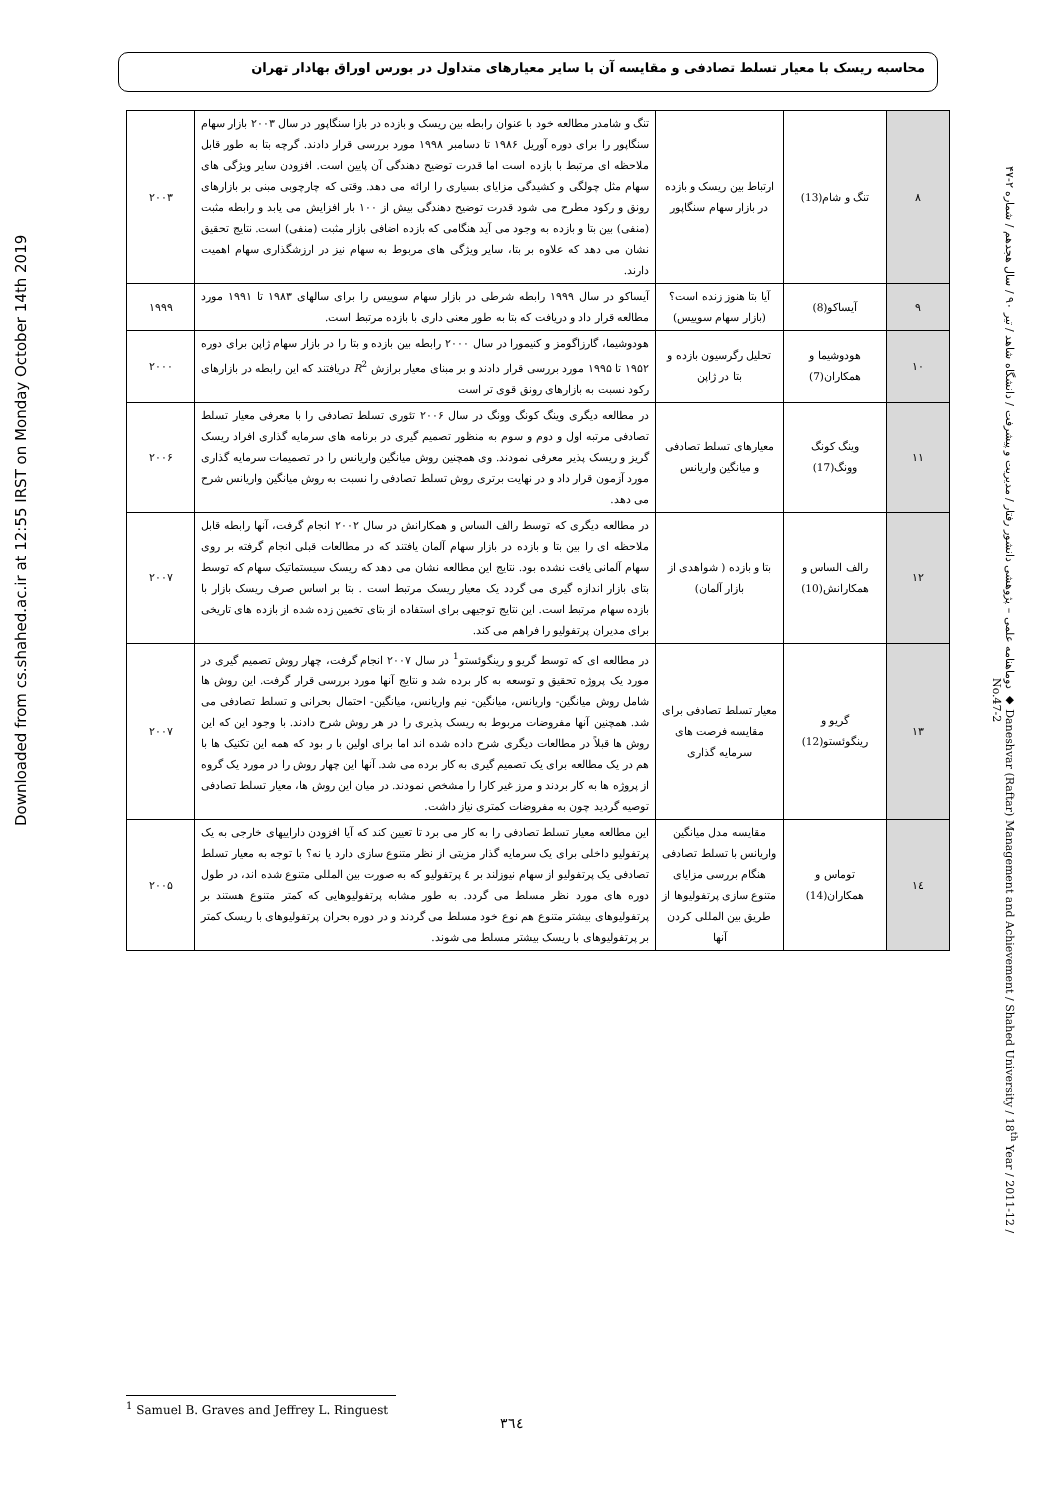محاسبه ریسک با معیار تسلط تصادفی و مقایسه آن با سایر معیارهای متداول در بورس اوراق بهادار تهران
Downloaded from cs.shahed.ac.ir at 12:55 IRST on Monday October 14th 2019
| ۸ | تنگ و شام(13) | ارتباط بین ریسک و بازده در بازار سهام سنگاپور | تنگ و شامدر مطالعه خود با عنوان رابطه بین ریسک و بازده در بازا سنگاپور در سال ۲۰۰۳ بازار سهام سنگاپور را برای دوره آوریل ۱۹۸۶ تا دسامبر ۱۹۹۸ مورد بررسی قرار دادند. گرچه بتا به طور قابل ملاحظه ای مرتبط با بازده است اما قدرت توضیح دهندگی آن پایین است. افزودن سایر ویژگی های سهام مثل چولگی و کشیدگی مزایای بسیاری را ارائه می دهد. وقتی که چارچوبی مبنی بر بازارهای رونق و رکود مطرح می شود قدرت توضیح دهندگی بیش از ۱۰۰ بار افزایش می یابد و رابطه مثبت (منفی) بین بتا و بازده به وجود می آید هنگامی که بازده اضافی بازار مثبت (منفی) است. نتایج تحقیق نشان می دهد که علاوه بر بتا، سایر ویژگی های مربوط به سهام نیز در ارزشگذاری سهام اهمیت دارند. | ۲۰۰۳ |
| ۹ | آیساکو(8) | آیا بتا هنوز زنده است؟(بازار سهام سوییس) | آیساکو در سال ۱۹۹۹ رابطه شرطی در بازار سهام سوییس را برای سالهای ۱۹۸۳ تا ۱۹۹۱ مورد مطالعه قرار داد و دریافت که بتا به طور معنی داری با بازده مرتبط است. | ۱۹۹۹ |
| ۱۰ | هودوشیما و همکاران(7) | تحلیل رگرسیون بازده و بتا در ژاپن | هودوشیما، گارزاگومز و کنیمورا در سال ۲۰۰۰ رابطه بین بازده و بتا را در بازار سهام ژاپن برای دوره ۱۹۵۲ تا ۱۹۹۵ مورد بررسی قرار دادند و بر مبنای معیار برازش R<sup>2</sup> دریافتند که این رابطه در بازارهای رکود نسبت به بازارهای رونق قوی تر است | ۲۰۰۰ |
| ۱۱ | وینگ کونگ وونگ(17) | معیارهای تسلط تصادفی و میانگین واریانس | در مطالعه دیگری وینگ کونگ وونگ در سال ۲۰۰۶ تئوری تسلط تصادفی را با معرفی معیار تسلط تصادفی مرتبه اول و دوم و سوم به منظور تصمیم گیری در برنامه های سرمایه گذاری افراد ریسک گریز و ریسک پذیر معرفی نمودند. وی همچنین روش میانگین واریانس را در تصمیمات سرمایه گذاری مورد آزمون قرار داد و در نهایت برتری روش تسلط تصادفی را نسبت به روش میانگین واریانس شرح می دهد. | ۲۰۰۶ |
| ۱۲ | رالف الساس و همکارانش(10) | بتا و بازده ( شواهدی از بازار آلمان) | در مطالعه دیگری که توسط رالف الساس و همکارانش در سال ۲۰۰۲ انجام گرفت، آنها رابطه قابل ملاحظه ای را بین بتا و بازده در بازار سهام آلمان یافتند که در مطالعات قبلی انجام گرفته بر روی سهام آلمانی یافت نشده بود. نتایج این مطالعه نشان می دهد که ریسک سیستماتیک سهام که توسط بتای بازار اندازه گیری می گردد یک معیار ریسک مرتبط است . بتا بر اساس صرف ریسک بازار با بازده سهام مرتبط است. این نتایج توجیهی برای استفاده از بتای تخمین زده شده از بازده های تاریخی برای مدیران پرتفولیو را فراهم می کند. | ۲۰۰۷ |
| ۱۳ | گریو و رینگوئستو(12) | معیار تسلط تصادفی برای مقایسه فرصت های سرمایه گذاری | در مطالعه ای که توسط گریو و رینگوئستو<sup>1</sup> در سال ۲۰۰۷ انجام گرفت، چهار روش تصمیم گیری در مورد یک پروژه تحقیق و توسعه به کار برده شد و نتایج آنها مورد بررسی قرار گرفت. این روش ها شامل روش میانگین- واریانس، میانگین- نیم واریانس، میانگین- احتمال بحرانی و تسلط تصادفی می شد. همچنین آنها مفروضات مربوط به ریسک پذیری را در هر روش شرح دادند. با وجود این که این روش ها قبلاً در مطالعات دیگری شرح داده شده اند اما برای اولین با ر بود که همه این تکنیک ها با هم در یک مطالعه برای یک تصمیم گیری به کار برده می شد. آنها این چهار روش را در مورد یک گروه از پروژه ها به کار بردند و مرز غیر کارا را مشخص نمودند. در میان این روش ها، معیار تسلط تصادفی توصیه گردید چون به مفروضات کمتری نیاز داشت. | ۲۰۰۷ |
| ۱٤ | توماس و همکاران(14) | مقایسه مدل میانگین واریانس با تسلط تصادفی هنگام بررسی مزایای متنوع سازی پرتفولیوها از طریق بین المللی کردن آنها | این مطالعه معیار تسلط تصادفی را به کار می برد تا تعیین کند که آیا افزودن داراییهای خارجی به یک پرتفولیو داخلی برای یک سرمایه گذار مزیتی از نظر متنوع سازی دارد یا نه؟ با توجه به معیار تسلط تصادفی یک پرتفولیو از سهام نیوزلند بر ٤ پرتفولیو که به صورت بین المللی متنوع شده اند، در طول دوره های مورد نظر مسلط می گردد. به طور مشابه پرتفولیوهایی که کمتر متنوع هستند بر پرتفولیوهای بیشتر متنوع هم نوع خود مسلط می گردند و در دوره بحران پرتفولیوهای با ریسک کمتر بر پرتفولیوهای با ریسک بیشتر مسلط می شوند. | ۲۰۰۵ |
دوماهنامه علمی – پژوهشی دانشور رفتار / مدیریت و پیشرفت / دانشگاه شاهد / تیر ۹۰ / سال هجدهم / شماره ۲-۴۷ ◆ Daneshvar (Raftar) Management and Achievement / Shahed University / 18<sup>th</sup> Year / 2011-12 / No.47-2
<sup>1</sup> Samuel B. Graves and Jeffrey L. Ringuest
۳٦٤